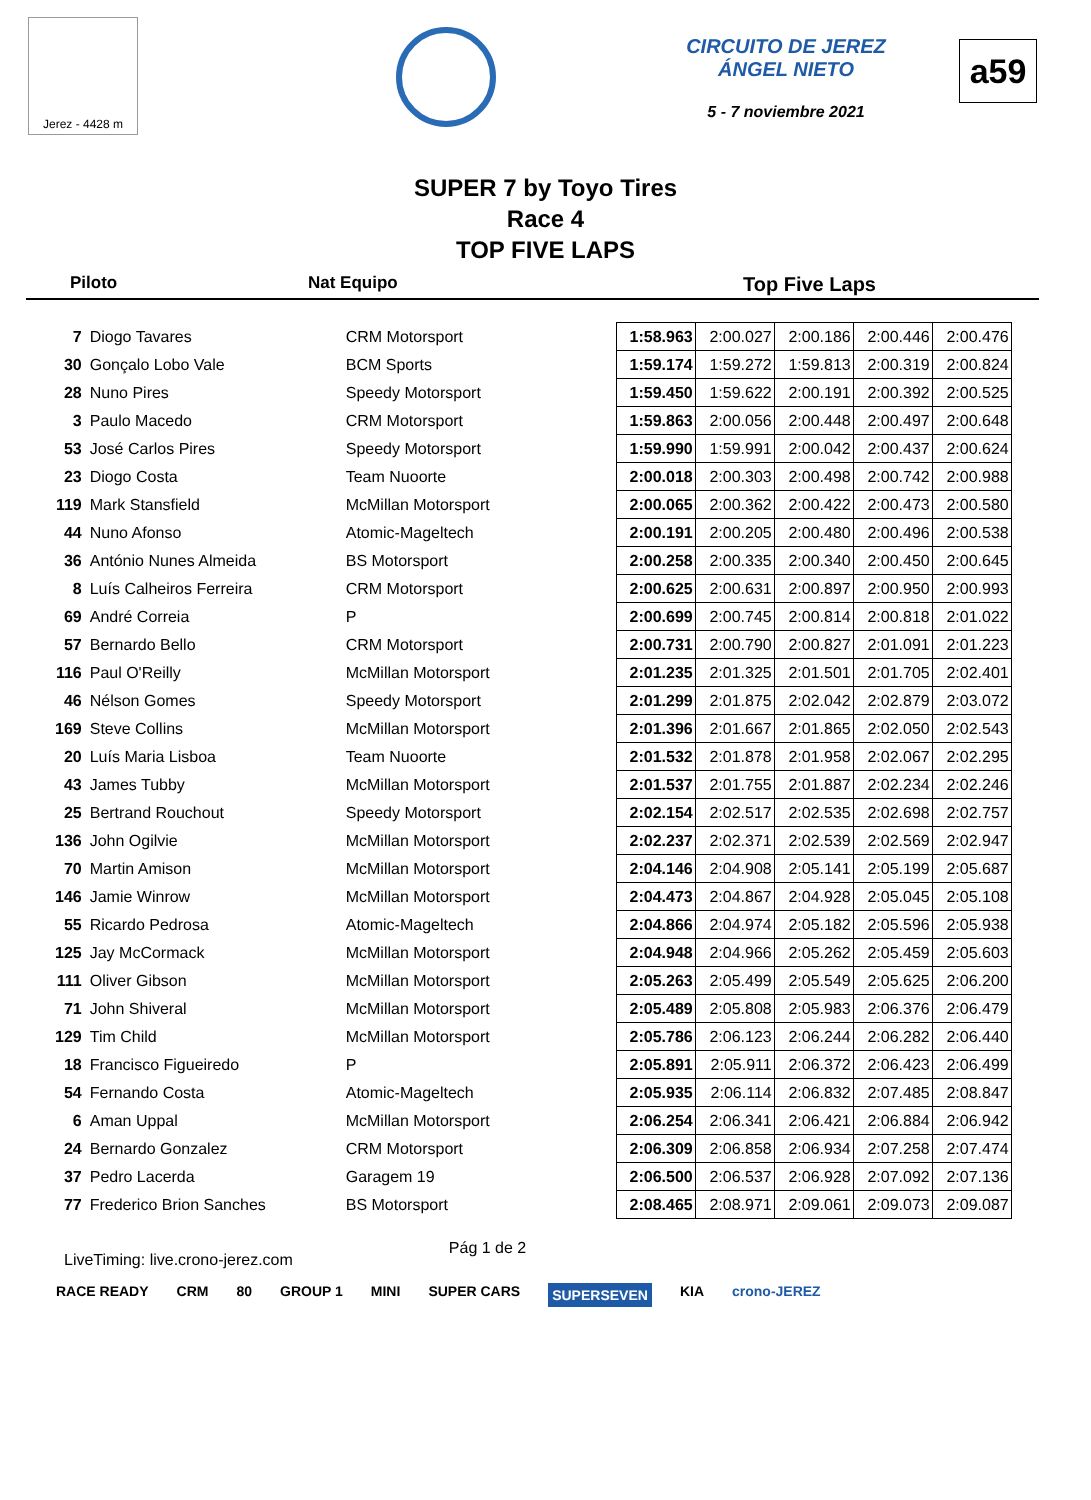Jerez - 4428 m
CIRCUITO DE JEREZ ÁNGEL NIETO
5 - 7 noviembre 2021
a59
SUPER 7 by Toyo Tires
Race 4
TOP FIVE LAPS
Piloto Nat Equipo Top Five Laps
| 7 | Diogo Tavares | CRM Motorsport | 1:58.963 | 2:00.027 | 2:00.186 | 2:00.446 | 2:00.476 |
| 30 | Gonçalo Lobo Vale | BCM Sports | 1:59.174 | 1:59.272 | 1:59.813 | 2:00.319 | 2:00.824 |
| 28 | Nuno Pires | Speedy Motorsport | 1:59.450 | 1:59.622 | 2:00.191 | 2:00.392 | 2:00.525 |
| 3 | Paulo Macedo | CRM Motorsport | 1:59.863 | 2:00.056 | 2:00.448 | 2:00.497 | 2:00.648 |
| 53 | José Carlos Pires | Speedy Motorsport | 1:59.990 | 1:59.991 | 2:00.042 | 2:00.437 | 2:00.624 |
| 23 | Diogo Costa | Team Nuoorte | 2:00.018 | 2:00.303 | 2:00.498 | 2:00.742 | 2:00.988 |
| 119 | Mark Stansfield | McMillan Motorsport | 2:00.065 | 2:00.362 | 2:00.422 | 2:00.473 | 2:00.580 |
| 44 | Nuno Afonso | Atomic-Mageltech | 2:00.191 | 2:00.205 | 2:00.480 | 2:00.496 | 2:00.538 |
| 36 | António Nunes Almeida | BS Motorsport | 2:00.258 | 2:00.335 | 2:00.340 | 2:00.450 | 2:00.645 |
| 8 | Luís Calheiros Ferreira | CRM Motorsport | 2:00.625 | 2:00.631 | 2:00.897 | 2:00.950 | 2:00.993 |
| 69 | André Correia | P | 2:00.699 | 2:00.745 | 2:00.814 | 2:00.818 | 2:01.022 |
| 57 | Bernardo Bello | CRM Motorsport | 2:00.731 | 2:00.790 | 2:00.827 | 2:01.091 | 2:01.223 |
| 116 | Paul O'Reilly | McMillan Motorsport | 2:01.235 | 2:01.325 | 2:01.501 | 2:01.705 | 2:02.401 |
| 46 | Nélson Gomes | Speedy Motorsport | 2:01.299 | 2:01.875 | 2:02.042 | 2:02.879 | 2:03.072 |
| 169 | Steve Collins | McMillan Motorsport | 2:01.396 | 2:01.667 | 2:01.865 | 2:02.050 | 2:02.543 |
| 20 | Luís Maria Lisboa | Team Nuoorte | 2:01.532 | 2:01.878 | 2:01.958 | 2:02.067 | 2:02.295 |
| 43 | James Tubby | McMillan Motorsport | 2:01.537 | 2:01.755 | 2:01.887 | 2:02.234 | 2:02.246 |
| 25 | Bertrand Rouchout | Speedy Motorsport | 2:02.154 | 2:02.517 | 2:02.535 | 2:02.698 | 2:02.757 |
| 136 | John Ogilvie | McMillan Motorsport | 2:02.237 | 2:02.371 | 2:02.539 | 2:02.569 | 2:02.947 |
| 70 | Martin Amison | McMillan Motorsport | 2:04.146 | 2:04.908 | 2:05.141 | 2:05.199 | 2:05.687 |
| 146 | Jamie Winrow | McMillan Motorsport | 2:04.473 | 2:04.867 | 2:04.928 | 2:05.045 | 2:05.108 |
| 55 | Ricardo Pedrosa | Atomic-Mageltech | 2:04.866 | 2:04.974 | 2:05.182 | 2:05.596 | 2:05.938 |
| 125 | Jay McCormack | McMillan Motorsport | 2:04.948 | 2:04.966 | 2:05.262 | 2:05.459 | 2:05.603 |
| 111 | Oliver Gibson | McMillan Motorsport | 2:05.263 | 2:05.499 | 2:05.549 | 2:05.625 | 2:06.200 |
| 71 | John Shiveral | McMillan Motorsport | 2:05.489 | 2:05.808 | 2:05.983 | 2:06.376 | 2:06.479 |
| 129 | Tim Child | McMillan Motorsport | 2:05.786 | 2:06.123 | 2:06.244 | 2:06.282 | 2:06.440 |
| 18 | Francisco Figueiredo | P | 2:05.891 | 2:05.911 | 2:06.372 | 2:06.423 | 2:06.499 |
| 54 | Fernando Costa | Atomic-Mageltech | 2:05.935 | 2:06.114 | 2:06.832 | 2:07.485 | 2:08.847 |
| 6 | Aman Uppal | McMillan Motorsport | 2:06.254 | 2:06.341 | 2:06.421 | 2:06.884 | 2:06.942 |
| 24 | Bernardo Gonzalez | CRM Motorsport | 2:06.309 | 2:06.858 | 2:06.934 | 2:07.258 | 2:07.474 |
| 37 | Pedro Lacerda | Garagem 19 | 2:06.500 | 2:06.537 | 2:06.928 | 2:07.092 | 2:07.136 |
| 77 | Frederico Brion Sanches | BS Motorsport | 2:08.465 | 2:08.971 | 2:09.061 | 2:09.073 | 2:09.087 |
LiveTiming: live.crono-jerez.com Pág 1 de 2
RACE READY CRM 80 GROUP 1 MINI SUPER CARS SUPERSEVEN KIA crono-JEREZ